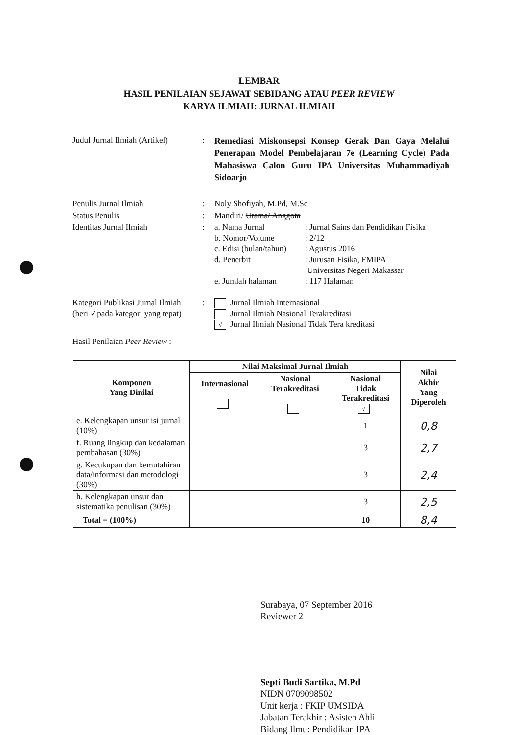LEMBAR
HASIL PENILAIAN SEJAWAT SEBIDANG ATAU PEER REVIEW
KARYA ILMIAH: JURNAL ILMIAH
Judul Jurnal Ilmiah (Artikel)
:
Remediasi Miskonsepsi Konsep Gerak Dan Gaya Melalui Penerapan Model Pembelajaran 7e (Learning Cycle) Pada Mahasiswa Calon Guru IPA Universitas Muhammadiyah Sidoarjo
Penulis Jurnal Ilmiah : Noly Shofiyah, M.Pd, M.Sc
Status Penulis : Mandiri/ Utama/ Anggota
Identitas Jurnal Ilmiah : a. Nama Jurnal : Jurnal Sains dan Pendidikan Fisika
b. Nomor/Volume : 2/12
c. Edisi (bulan/tahun)
: Agustus 2016
d. Penerbit : Jurusan Fisika, FMIPA
Universitas Negeri Makassar
e. Jumlah halaman : 117 Halaman
Kategori Publikasi Jurnal Ilmiah
(beri ✓pada kategori yang tepat)
: Jurnal Ilmiah Internasional
Jurnal Ilmiah Nasional Terakreditasi
√ Jurnal Ilmiah Nasional Tidak Tera kreditasi
Hasil Penilaian Peer Review :
| Komponen Yang Dinilai | Nilai Maksimal Jurnal Ilmiah | | | Nilai Akhir Yang Diperoleh |
| --- | --- | --- | --- | --- |
| | Internasional | Nasional Terakreditasi | Nasional Tidak Terakreditasi √ | |
| e. Kelengkapan unsur isi jurnal (10%) | | | 1 | 0,8 |
| f. Ruang lingkup dan kedalaman pembahasan (30%) | | | 3 | 2,7 |
| g. Kecukupan dan kemutahiran data/informasi dan metodologi (30%) | | | 3 | 2,4 |
| h. Kelengkapan unsur dan sistematika penulisan (30%) | | | 3 | 2,5 |
| Total = (100%) | | | 10 | 8,4 |
Surabaya, 07 September 2016
Reviewer 2
Septi Budi Sartika, M.Pd
NIDN 0709098502
Unit kerja : FKIP UMSIDA
Jabatan Terakhir : Asisten Ahli
Bidang Ilmu: Pendidikan IPA